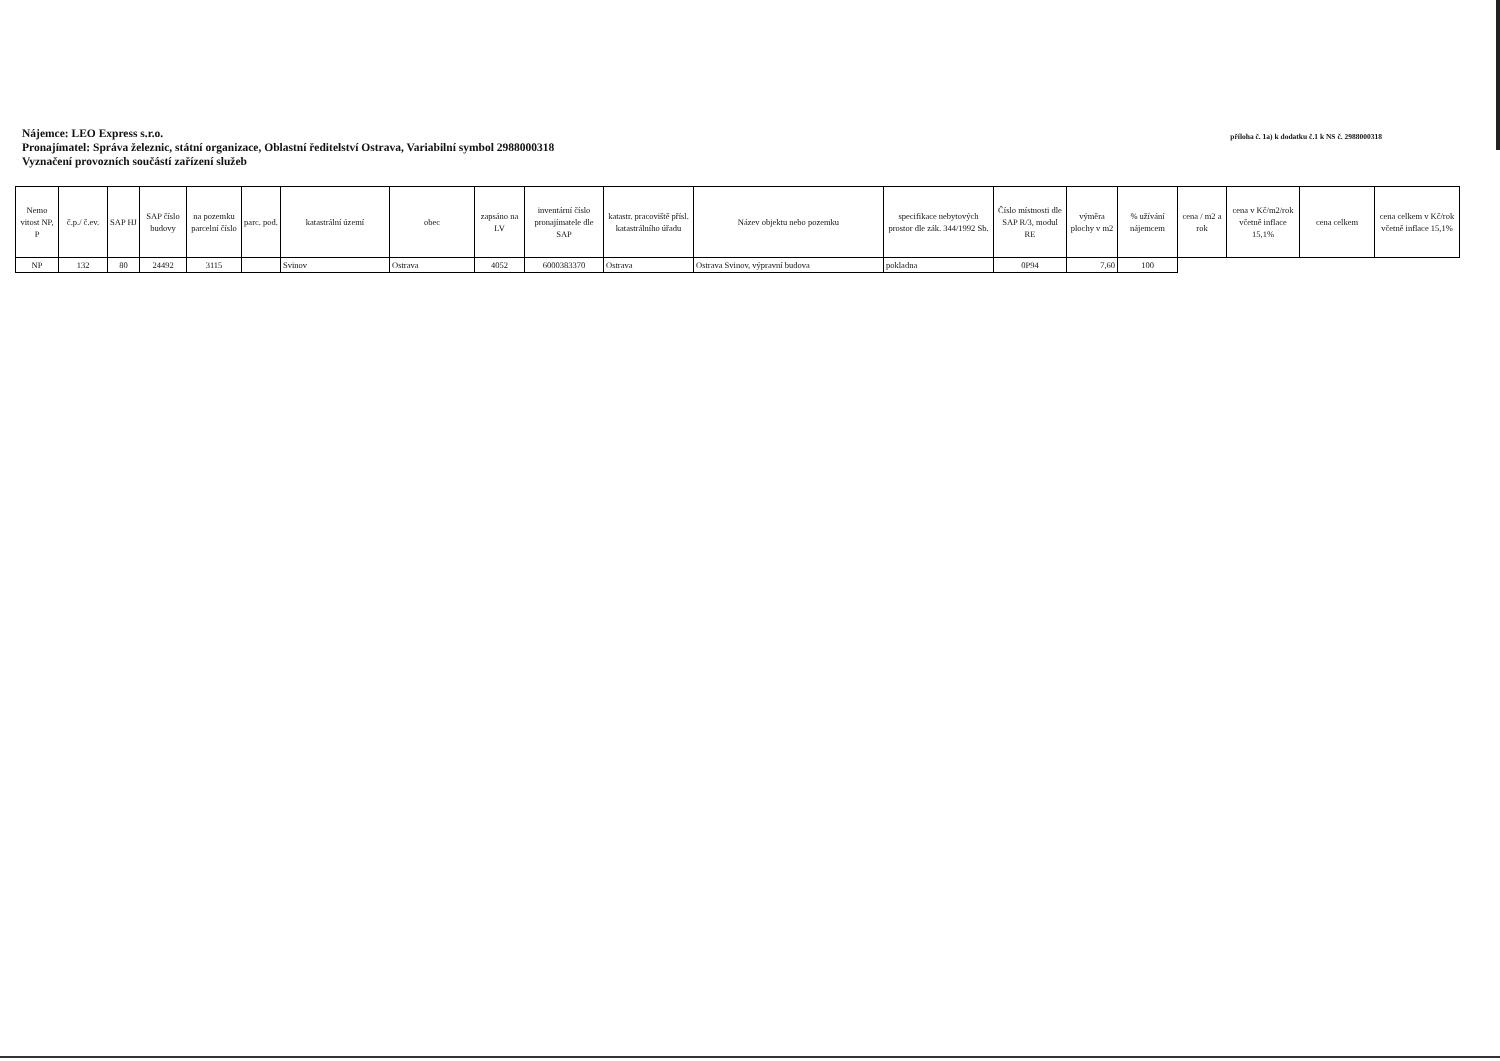příloha č. 1a) k dodatku č.1 k NS č. 2988000318 Nájemce: LEO Express s.r.o.
Pronajímatel: Správa železnic, státní organizace, Oblastní ředitelství Ostrava, Variabilní symbol 2988000318
Vyznačení provozních součástí zařízení služeb
| Nemo vitost NP, P | č.p./ č.ev. | SAP HJ | SAP číslo budovy | na pozemku parcelní číslo | parc. pod. | katastrální území | obec | zapsáno na LV | inventární číslo pronajímatele dle SAP | katastr. pracoviště přísl. katastrálního úřadu | Název objektu nebo pozemku | specifikace nebytových prostor dle zák. 344/1992 Sb. | Číslo místnosti dle SAP R/3, modul RE | výměra plochy v m2 | % užívání nájemcem | cena / m2 a rok | cena v Kč/m2/rok včetně inflace 15,1% | cena celkem | cena celkem v Kč/rok včetně inflace 15,1% |
| --- | --- | --- | --- | --- | --- | --- | --- | --- | --- | --- | --- | --- | --- | --- | --- | --- | --- | --- | --- |
| NP | 132 | 80 | 24492 | 3115 | | Svinov | Ostrava | 4052 | 6000383370 | Ostrava | Ostrava Svinov, výpravní budova | pokladna | 0P94 | 7,60 | 100 | | | | |